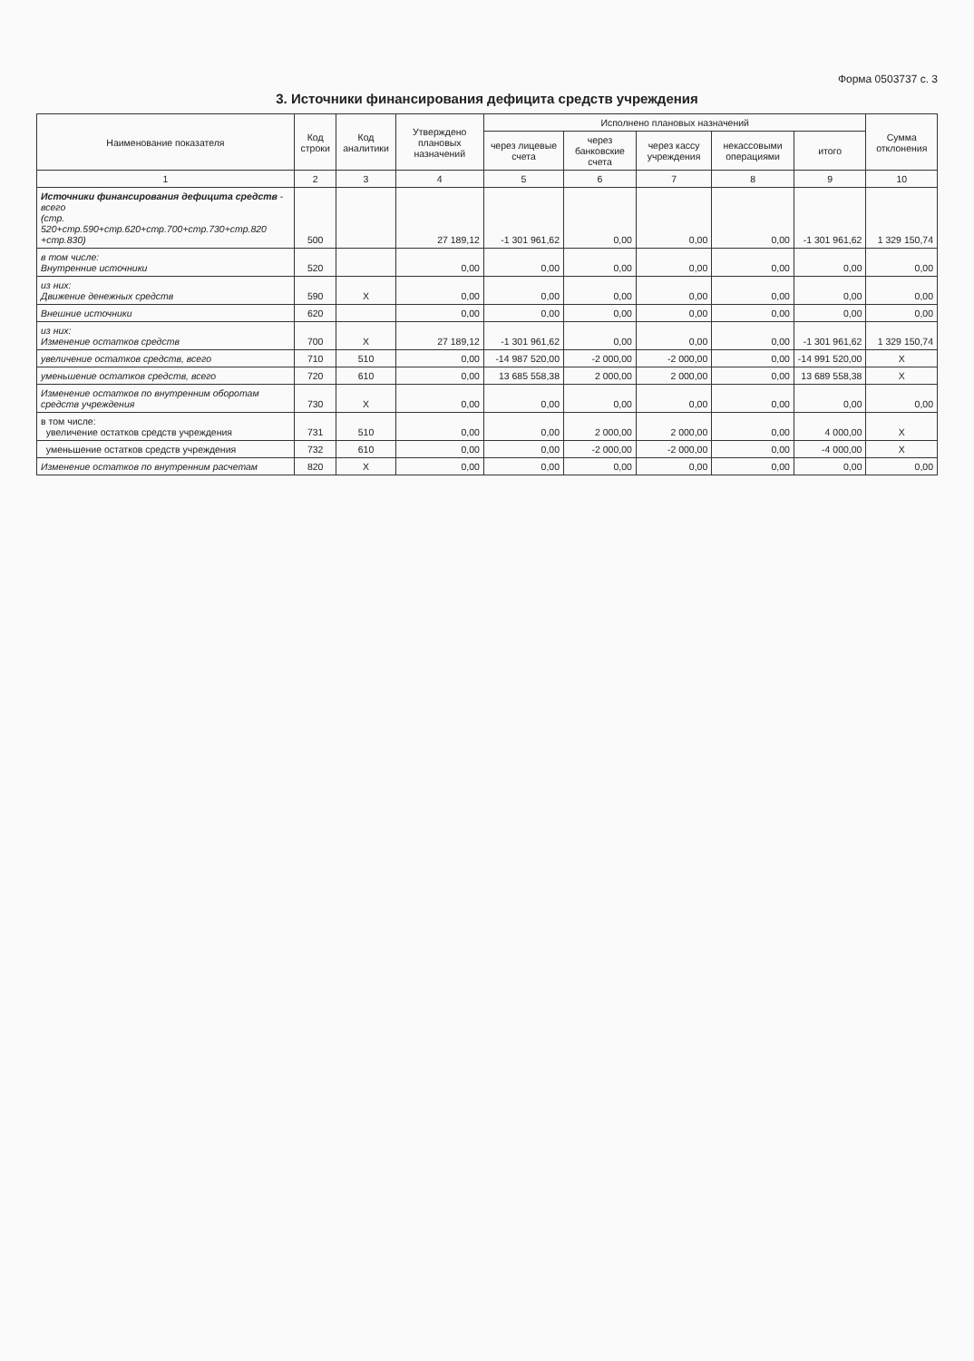Форма 0503737 с. 3
3. Источники финансирования дефицита средств учреждения
| Наименование показателя | Код строки | Код аналитики | Утверждено плановых назначений | Исполнено плановых назначений | | | | | Сумма отклонения |
| --- | --- | --- | --- | --- | --- | --- | --- | --- | --- |
| | | | | через лицевые счета | через банковские счета | через кассу учреждения | некассовыми операциями | итого | |
| 1 | 2 | 3 | 4 | 5 | 6 | 7 | 8 | 9 | 10 |
| Источники финансирования дефицита средств - всего (стр. 520+стр.590+стр.620+стр.700+стр.730+стр.820 +стр.830) | 500 | | 27 189,12 | -1 301 961,62 | 0,00 | 0,00 | 0,00 | -1 301 961,62 | 1 329 150,74 |
| в том числе: Внутренние источники | 520 | | 0,00 | 0,00 | 0,00 | 0,00 | 0,00 | 0,00 | 0,00 |
| из них: Движение денежных средств | 590 | X | 0,00 | 0,00 | 0,00 | 0,00 | 0,00 | 0,00 | 0,00 |
| Внешние источники | 620 | | 0,00 | 0,00 | 0,00 | 0,00 | 0,00 | 0,00 | 0,00 |
| из них: Изменение остатков средств | 700 | X | 27 189,12 | -1 301 961,62 | 0,00 | 0,00 | 0,00 | -1 301 961,62 | 1 329 150,74 |
| увеличение остатков средств, всего | 710 | 510 | 0,00 | -14 987 520,00 | -2 000,00 | -2 000,00 | 0,00 | -14 991 520,00 | X |
| уменьшение остатков средств, всего | 720 | 610 | 0,00 | 13 685 558,38 | 2 000,00 | 2 000,00 | 0,00 | 13 689 558,38 | X |
| Изменение остатков по внутренним оборотам средств учреждения | 730 | X | 0,00 | 0,00 | 0,00 | 0,00 | 0,00 | 0,00 | 0,00 |
| в том числе: увеличение остатков средств учреждения | 731 | 510 | 0,00 | 0,00 | 2 000,00 | 2 000,00 | 0,00 | 4 000,00 | X |
| уменьшение остатков средств учреждения | 732 | 610 | 0,00 | 0,00 | -2 000,00 | -2 000,00 | 0,00 | -4 000,00 | X |
| Изменение остатков по внутренним расчетам | 820 | X | 0,00 | 0,00 | 0,00 | 0,00 | 0,00 | 0,00 | 0,00 |